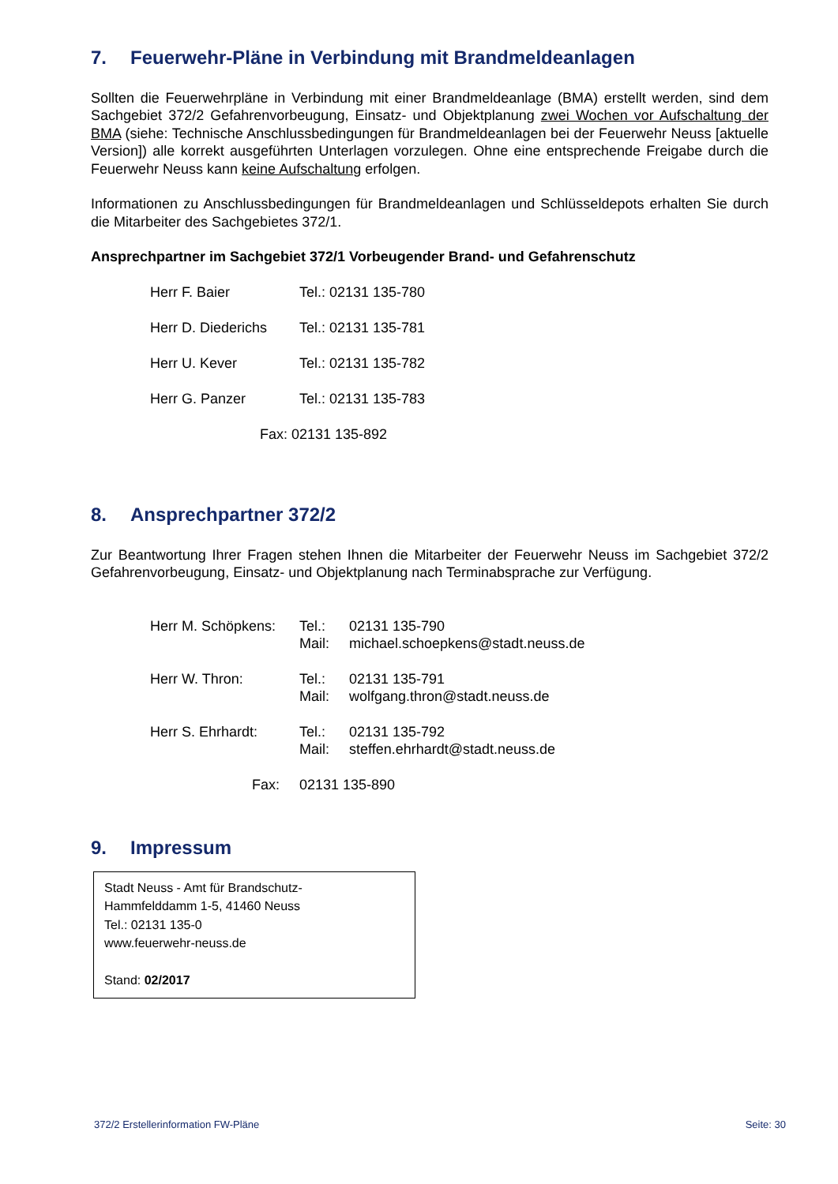7. Feuerwehr-Pläne in Verbindung mit Brandmeldeanlagen
Sollten die Feuerwehrpläne in Verbindung mit einer Brandmeldeanlage (BMA) erstellt werden, sind dem Sachgebiet 372/2 Gefahrenvorbeugung, Einsatz- und Objektplanung zwei Wochen vor Aufschaltung der BMA (siehe: Technische Anschlussbedingungen für Brandmeldeanlagen bei der Feuerwehr Neuss [aktuelle Version]) alle korrekt ausgeführten Unterlagen vorzulegen. Ohne eine entsprechende Freigabe durch die Feuerwehr Neuss kann keine Aufschaltung erfolgen.
Informationen zu Anschlussbedingungen für Brandmeldeanlagen und Schlüsseldepots erhalten Sie durch die Mitarbeiter des Sachgebietes 372/1.
Ansprechpartner im Sachgebiet 372/1 Vorbeugender Brand- und Gefahrenschutz
| Herr F. Baier | Tel.: 02131 135-780 |
| Herr D. Diederichs | Tel.: 02131 135-781 |
| Herr U. Kever | Tel.: 02131 135-782 |
| Herr G. Panzer | Tel.: 02131 135-783 |
Fax: 02131 135-892
8. Ansprechpartner 372/2
Zur Beantwortung Ihrer Fragen stehen Ihnen die Mitarbeiter der Feuerwehr Neuss im Sachgebiet 372/2 Gefahrenvorbeugung, Einsatz- und Objektplanung nach Terminabsprache zur Verfügung.
| Herr M. Schöpkens: | Tel.: Mail: | 02131 135-790 michael.schoepkens@stadt.neuss.de |
| Herr W. Thron: | Tel.: Mail: | 02131 135-791 wolfgang.thron@stadt.neuss.de |
| Herr S. Ehrhardt: | Tel.: Mail: | 02131 135-792 steffen.ehrhardt@stadt.neuss.de |
| Fax: | 02131 135-890 | |
9. Impressum
Stadt Neuss - Amt für Brandschutz-
Hammfelddamm 1-5, 41460 Neuss
Tel.: 02131 135-0
www.feuerwehr-neuss.de
Stand: 02/2017
372/2 Erstellerinformation FW-Pläne Seite: 30